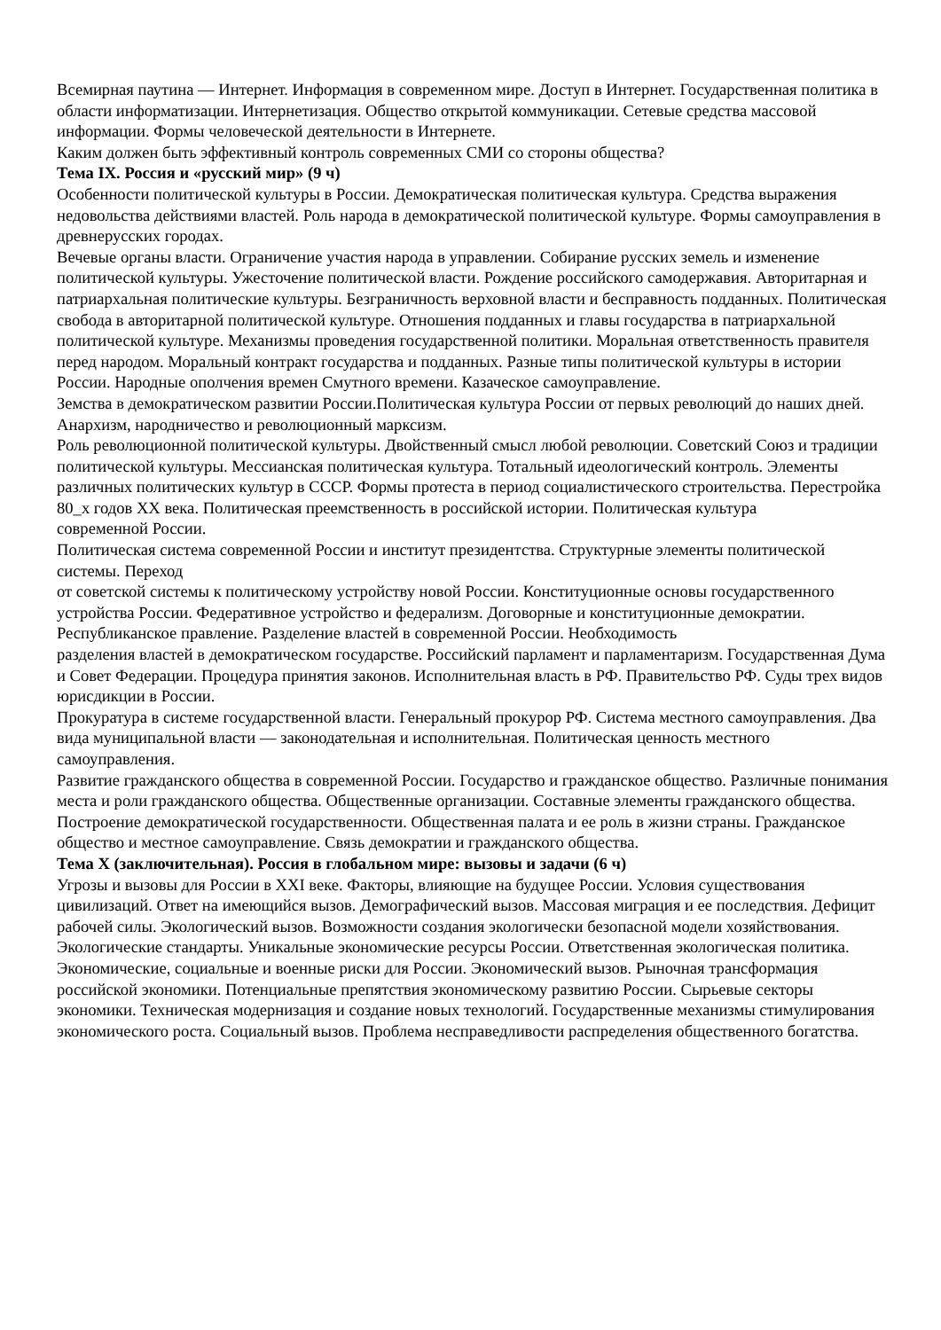Всемирная паутина — Интернет. Информация в современном мире. Доступ в Интернет. Государственная политика в области информатизации. Интернетизация. Общество открытой коммуникации. Сетевые средства массовой информации. Формы человеческой деятельности в Интернете.
Каким должен быть эффективный контроль современных СМИ со стороны общества?
Тема IX. Россия и «русский мир» (9 ч)
Особенности политической культуры в России. Демократическая политическая культура. Средства выражения недовольства действиями властей. Роль народа в демократической политической культуре. Формы самоуправления в древнерусских городах.
Вечевые органы власти. Ограничение участия народа в управлении. Собирание русских земель и изменение политической культуры. Ужесточение политической власти. Рождение российского самодержавия. Авторитарная и патриархальная политические культуры. Безграничность верховной власти и бесправность подданных. Политическая свобода в авторитарной политической культуре. Отношения подданных и главы государства в патриархальной политической культуре. Механизмы проведения государственной политики. Моральная ответственность правителя перед народом. Моральный контракт государства и подданных. Разные типы политической культуры в истории России. Народные ополчения времен Смутного времени. Казачеcкое самоуправление.
Земства в демократическом развитии России.Политическая культура России от первых революций до наших дней. Анархизм, народничество и революционный марксизм.
Роль революционной политической культуры. Двойственный смысл любой революции. Советский Союз и традиции политической культуры. Мессианская политическая культура. Тотальный идеологический контроль. Элементы различных политических культур в СССР. Формы протеста в период социалистического строительства. Перестройка 80_х годов XX века. Политическая преемственность в российской истории. Политическая культура
современной России.
Политическая система современной России и институт президентства. Структурные элементы политической системы. Переход
от советской системы к политическому устройству новой России. Конституционные основы государственного устройства России. Федеративное устройство и федерализм. Договорные и конституционные демократии. Республиканское правление. Разделение властей в современной России. Необходимость
разделения властей в демократическом государстве. Российский парламент и парламентаризм. Государственная Дума и Совет Федерации. Процедура принятия законов. Исполнительная власть в РФ. Правительство РФ. Суды трех видов юрисдикции в России.
Прокуратура в системе государственной власти. Генеральный прокурор РФ. Система местного самоуправления. Два вида муниципальной власти — законодательная и исполнительная. Политическая ценность местного самоуправления.
Развитие гражданского общества в современной России. Государство и гражданское общество. Различные понимания места и роли гражданского общества. Общественные организации. Составные элементы гражданского общества. Построение демократической государственности. Общественная палата и ее роль в жизни страны. Гражданское общество и местное самоуправление. Связь демократии и гражданского общества.
Тема X (заключительная). Россия в глобальном мире: вызовы и задачи (6 ч)
Угрозы и вызовы для России в XXI веке. Факторы, влияющие на будущее России. Условия существования цивилизаций. Ответ на имеющийся вызов. Демографический вызов. Массовая миграция и ее последствия. Дефицит рабочей силы. Экологический вызов. Возможности создания экологически безопасной модели хозяйствования. Экологические стандарты. Уникальные экономические ресурсы России. Ответственная экологическая политика.
Экономические, социальные и военные риски для России. Экономический вызов. Рыночная трансформация российской экономики. Потенциальные препятствия экономическому развитию России. Сырьевые секторы экономики. Техническая модернизация и создание новых технологий. Государственные механизмы стимулирования экономического роста. Социальный вызов. Проблема несправедливости распределения общественного богатства.